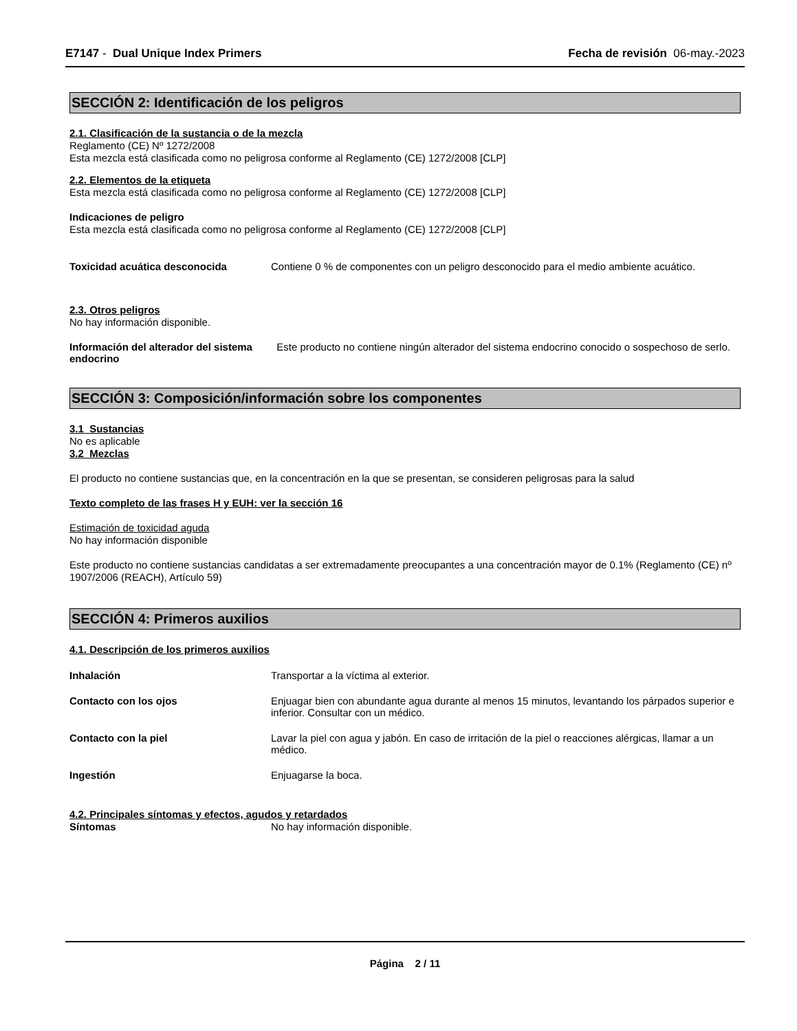E7147 - Dual Unique Index Primers Fecha de revisión 06-may.-2023
SECCIÓN 2: Identificación de los peligros
2.1. Clasificación de la sustancia o de la mezcla
Reglamento (CE) Nº 1272/2008
Esta mezcla está clasificada como no peligrosa conforme al Reglamento (CE) 1272/2008 [CLP]
2.2. Elementos de la etiqueta
Esta mezcla está clasificada como no peligrosa conforme al Reglamento (CE) 1272/2008 [CLP]
Indicaciones de peligro
Esta mezcla está clasificada como no peligrosa conforme al Reglamento (CE) 1272/2008 [CLP]
Toxicidad acuática desconocida Contiene 0 % de componentes con un peligro desconocido para el medio ambiente acuático.
2.3. Otros peligros
No hay información disponible.
Información del alterador del sistema endocrino
Este producto no contiene ningún alterador del sistema endocrino conocido o sospechoso de serlo.
SECCIÓN 3: Composición/información sobre los componentes
3.1 Sustancias
No es aplicable
3.2 Mezclas
El producto no contiene sustancias que, en la concentración en la que se presentan, se consideren peligrosas para la salud
Texto completo de las frases H y EUH: ver la sección 16
Estimación de toxicidad aguda
No hay información disponible
Este producto no contiene sustancias candidatas a ser extremadamente preocupantes a una concentración mayor de 0.1% (Reglamento (CE) nº 1907/2006 (REACH), Artículo 59)
SECCIÓN 4: Primeros auxilios
4.1. Descripción de los primeros auxilios
Inhalación Transportar a la víctima al exterior.
Contacto con los ojos Enjuagar bien con abundante agua durante al menos 15 minutos, levantando los párpados superior e inferior. Consultar con un médico.
Contacto con la piel Lavar la piel con agua y jabón. En caso de irritación de la piel o reacciones alérgicas, llamar a un médico.
Ingestión Enjuagarse la boca.
4.2. Principales síntomas y efectos, agudos y retardados
Síntomas No hay información disponible.
Página 2 / 11